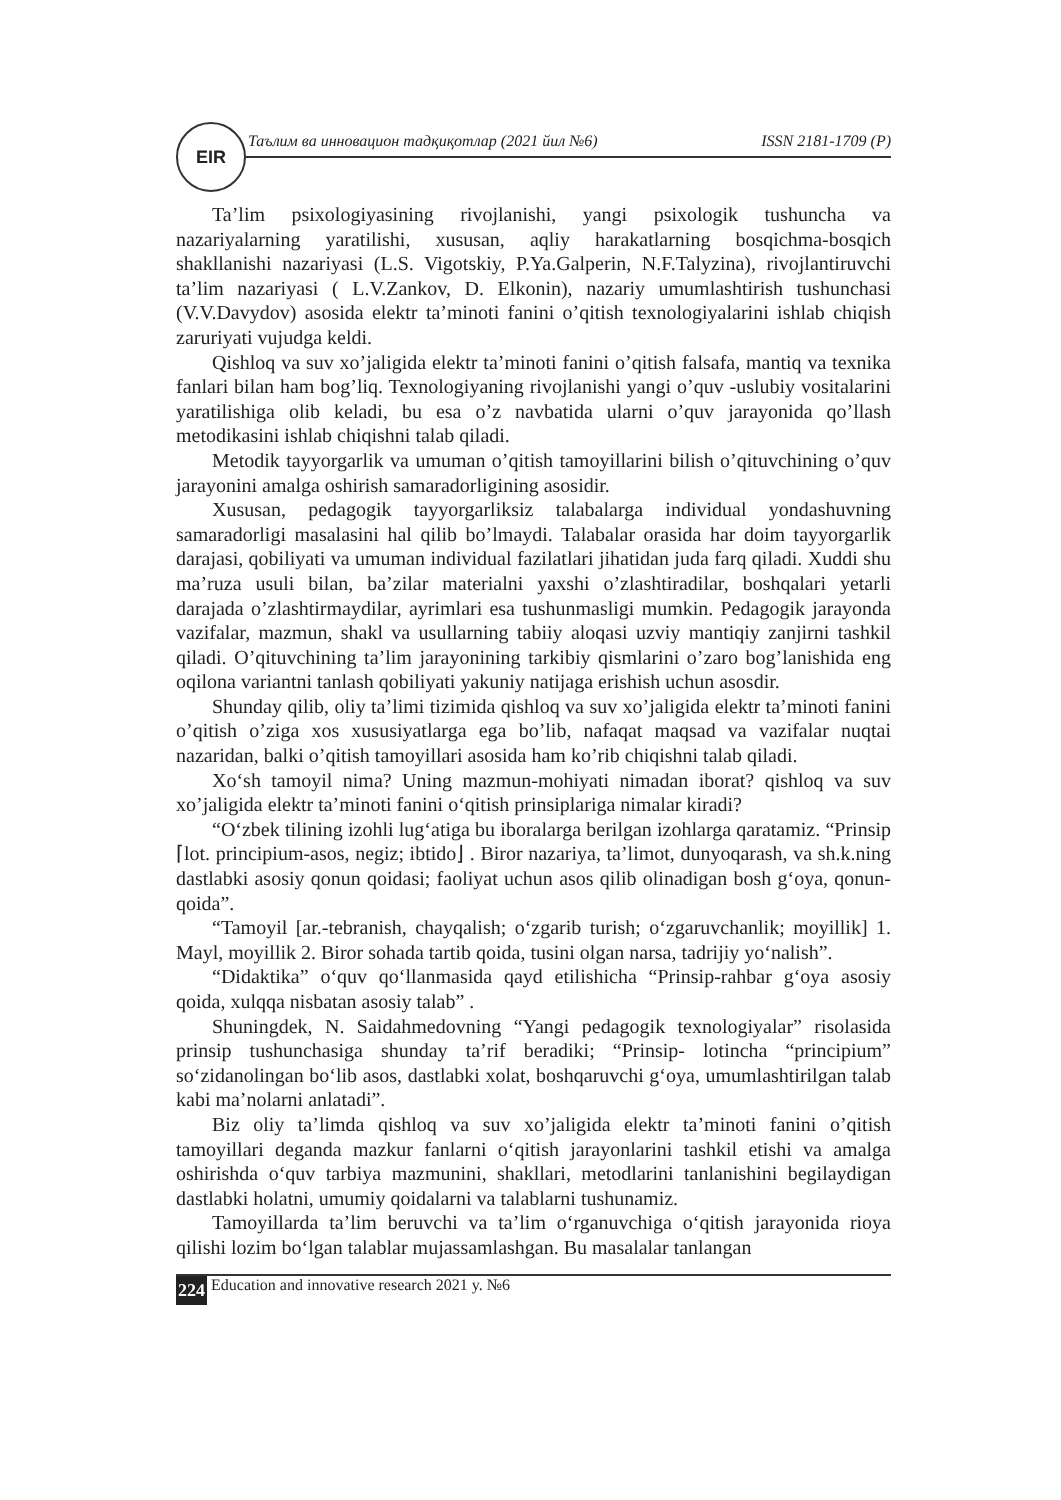EIR
Таълим ва инновацион тадқиқотлар (2021 йил №6) ISSN 2181-1709 (P)
Ta’lim psixologiyasining rivojlanishi, yangi psixologik tushuncha va nazariyalarning yaratilishi, xususan, aqliy harakatlarning bosqichma-bosqich shakllanishi nazariyasi (L.S. Vigotskiy, P.Ya.Galperin, N.F.Talyzina), rivojlantiruvchi ta’lim nazariyasi ( L.V.Zankov, D. Elkonin), nazariy umumlashtirish tushunchasi (V.V.Davydov) asosida elektr ta’minoti fanini o’qitish texnologiyalarini ishlab chiqish zaruriyati vujudga keldi.
Qishloq va suv xo’jaligida elektr ta’minoti fanini o’qitish falsafa, mantiq va texnika fanlari bilan ham bog’liq. Texnologiyaning rivojlanishi yangi o’quv -uslubiy vositalarini yaratilishiga olib keladi, bu esa o’z navbatida ularni o’quv jarayonida qo’llash metodikasini ishlab chiqishni talab qiladi.
Metodik tayyorgarlik va umuman o’qitish tamoyillarini bilish o’qituvchining o’quv jarayonini amalga oshirish samaradorligining asosidir.
Xususan, pedagogik tayyorgarliksiz talabalarga individual yondashuvning samaradorligi masalasini hal qilib bo’lmaydi. Talabalar orasida har doim tayyorgarlik darajasi, qobiliyati va umuman individual fazilatlari jihatidan juda farq qiladi. Xuddi shu ma’ruza usuli bilan, ba’zilar materialni yaxshi o’zlashtiradilar, boshqalari yetarli darajada o’zlashtirmaydilar, ayrimlari esa tushunmasligi mumkin. Pedagogik jarayonda vazifalar, mazmun, shakl va usullarning tabiiy aloqasi uzviy mantiqiy zanjirni tashkil qiladi. O’qituvchining ta’lim jarayonining tarkibiy qismlarini o’zaro bog’lanishida eng oqilona variantni tanlash qobiliyati yakuniy natijaga erishish uchun asosdir.
Shunday qilib, oliy ta’limi tizimida qishloq va suv xo’jaligida elektr ta’minoti fanini o’qitish o’ziga xos xususiyatlarga ega bo’lib, nafaqat maqsad va vazifalar nuqtai nazaridan, balki o’qitish tamoyillari asosida ham ko’rib chiqishni talab qiladi.
Xo‘sh tamoyil nima? Uning mazmun-mohiyati nimadan iborat? qishloq va suv xo’jaligida elektr ta’minoti fanini o‘qitish prinsiplariga nimalar kiradi?
“O‘zbek tilining izohli lug‘atiga bu iboralarga berilgan izohlarga qaratamiz. “Prinsip ⌈lot. principium-asos, negiz; ibtido⌋ . Biror nazariya, ta’limot, dunyoqarash, va sh.k.ning dastlabki asosiy qonun qoidasi; faoliyat uchun asos qilib olinadigan bosh g‘oya, qonun-qoida”.
“Tamoyil [ar.-tebranish, chayqalish; o‘zgarib turish; o‘zgaruvchanlik; moyillik] 1. Mayl, moyillik 2. Biror sohada tartib qoida, tusini olgan narsa, tadrijiy yo‘nalish”.
“Didaktika” o‘quv qo‘llanmasida qayd etilishicha “Prinsip-rahbar g‘oya asosiy qoida, xulqqa nisbatan asosiy talab” .
Shuningdek, N. Saidahmedovning “Yangi pedagogik texnologiyalar” risolasida prinsip tushunchasiga shunday ta’rif beradiki; “Prinsip- lotincha “principium” so‘zidanolingan bo‘lib asos, dastlabki xolat, boshqaruvchi g‘oya, umumlashtirilgan talab kabi ma’nolarni anlatadi”.
Biz oliy ta’limda qishloq va suv xo’jaligida elektr ta’minoti fanini o’qitish tamoyillari deganda mazkur fanlarni o‘qitish jarayonlarini tashkil etishi va amalga oshirishda o‘quv tarbiya mazmunini, shakllari, metodlarini tanlanishini begilaydigan dastlabki holatni, umumiy qoidalarni va talablarni tushunamiz.
Tamoyillarda ta’lim beruvchi va ta’lim o‘rganuvchiga o‘qitish jarayonida rioya qilishi lozim bo‘lgan talablar mujassamlashgan. Bu masalalar tanlangan
224 Education and innovative research 2021 y. №6